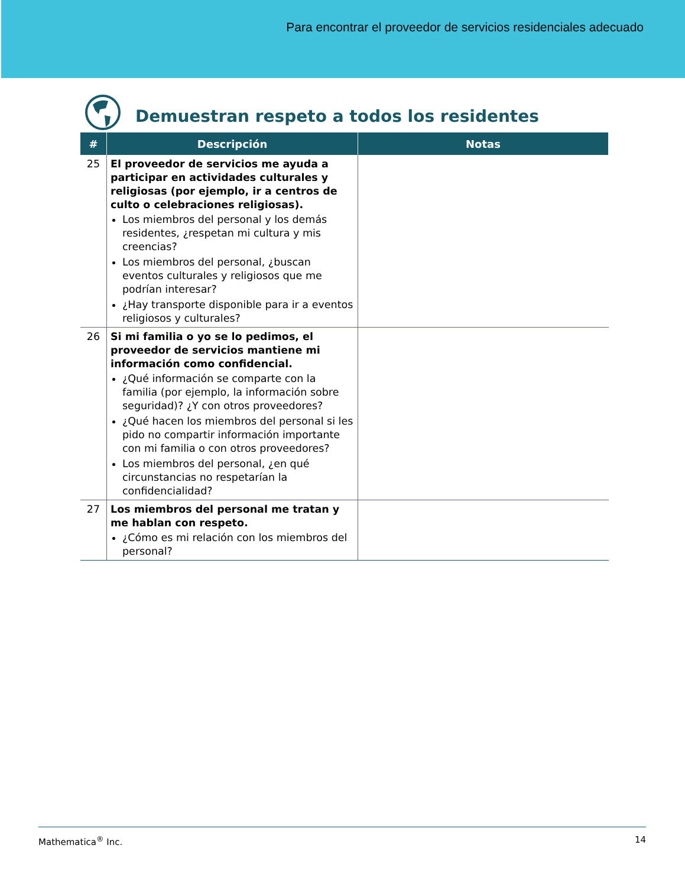Para encontrar el proveedor de servicios residenciales adecuado
Demuestran respeto a todos los residentes
| # | Descripción | Notas |
| --- | --- | --- |
| 25 | El proveedor de servicios me ayuda a participar en actividades culturales y religiosas (por ejemplo, ir a centros de culto o celebraciones religiosas). Los miembros del personal y los demás residentes, ¿respetan mi cultura y mis creencias? Los miembros del personal, ¿buscan eventos culturales y religiosos que me podrían interesar? ¿Hay transporte disponible para ir a eventos religiosos y culturales? | |
| 26 | Si mi familia o yo se lo pedimos, el proveedor de servicios mantiene mi información como confidencial. ¿Qué información se comparte con la familia (por ejemplo, la información sobre seguridad)? ¿Y con otros proveedores? ¿Qué hacen los miembros del personal si les pido no compartir información importante con mi familia o con otros proveedores? Los miembros del personal, ¿en qué circunstancias no respetarían la confidencialidad? | |
| 27 | Los miembros del personal me tratan y me hablan con respeto. ¿Cómo es mi relación con los miembros del personal? | |
Mathematica<sup>®</sup> Inc. 14